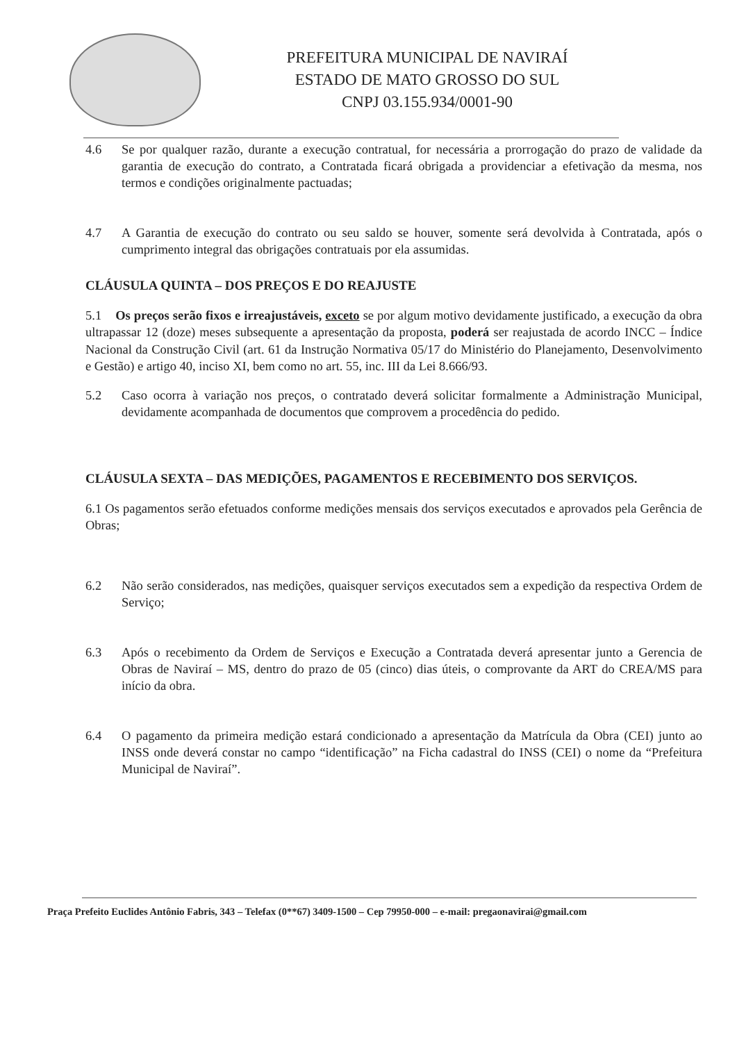PREFEITURA MUNICIPAL DE NAVIRAÍ
ESTADO DE MATO GROSSO DO SUL
CNPJ 03.155.934/0001-90
4.6 Se por qualquer razão, durante a execução contratual, for necessária a prorrogação do prazo de validade da garantia de execução do contrato, a Contratada ficará obrigada a providenciar a efetivação da mesma, nos termos e condições originalmente pactuadas;
4.7 A Garantia de execução do contrato ou seu saldo se houver, somente será devolvida à Contratada, após o cumprimento integral das obrigações contratuais por ela assumidas.
CLÁUSULA QUINTA – DOS PREÇOS E DO REAJUSTE
5.1 Os preços serão fixos e irreajustáveis, exceto se por algum motivo devidamente justificado, a execução da obra ultrapassar 12 (doze) meses subsequente a apresentação da proposta, poderá ser reajustada de acordo INCC – Índice Nacional da Construção Civil (art. 61 da Instrução Normativa 05/17 do Ministério do Planejamento, Desenvolvimento e Gestão) e artigo 40, inciso XI, bem como no art. 55, inc. III da Lei 8.666/93.
5.2 Caso ocorra à variação nos preços, o contratado deverá solicitar formalmente a Administração Municipal, devidamente acompanhada de documentos que comprovem a procedência do pedido.
CLÁUSULA SEXTA – DAS MEDIÇÕES, PAGAMENTOS E RECEBIMENTO DOS SERVIÇOS.
6.1 Os pagamentos serão efetuados conforme medições mensais dos serviços executados e aprovados pela Gerência de Obras;
6.2 Não serão considerados, nas medições, quaisquer serviços executados sem a expedição da respectiva Ordem de Serviço;
6.3 Após o recebimento da Ordem de Serviços e Execução a Contratada deverá apresentar junto a Gerencia de Obras de Naviraí – MS, dentro do prazo de 05 (cinco) dias úteis, o comprovante da ART do CREA/MS para início da obra.
6.4 O pagamento da primeira medição estará condicionado a apresentação da Matrícula da Obra (CEI) junto ao INSS onde deverá constar no campo “identificação” na Ficha cadastral do INSS (CEI) o nome da “Prefeitura Municipal de Naviraí”.
Praça Prefeito Euclides Antônio Fabris, 343 – Telefax (0**67) 3409-1500 – Cep 79950-000 – e-mail: pregaonavirai@gmail.com